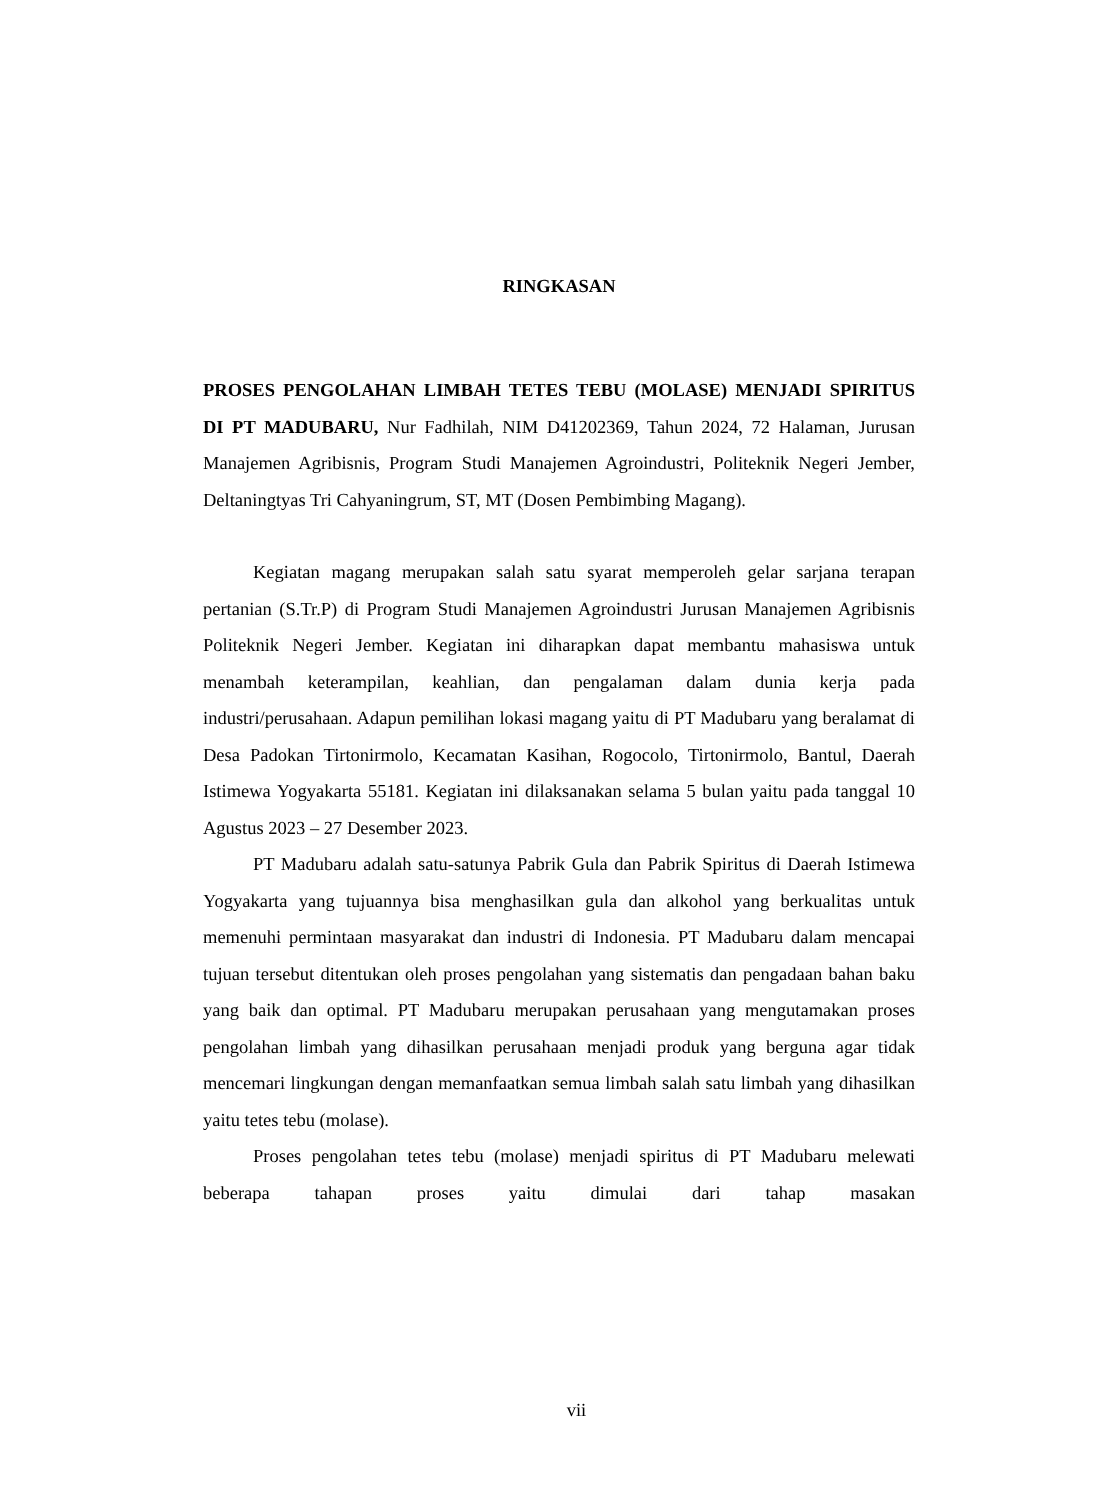RINGKASAN
PROSES PENGOLAHAN LIMBAH TETES TEBU (MOLASE) MENJADI SPIRITUS DI PT MADUBARU, Nur Fadhilah, NIM D41202369, Tahun 2024, 72 Halaman, Jurusan Manajemen Agribisnis, Program Studi Manajemen Agroindustri, Politeknik Negeri Jember, Deltaningtyas Tri Cahyaningrum, ST, MT (Dosen Pembimbing Magang).
Kegiatan magang merupakan salah satu syarat memperoleh gelar sarjana terapan pertanian (S.Tr.P) di Program Studi Manajemen Agroindustri Jurusan Manajemen Agribisnis Politeknik Negeri Jember. Kegiatan ini diharapkan dapat membantu mahasiswa untuk menambah keterampilan, keahlian, dan pengalaman dalam dunia kerja pada industri/perusahaan. Adapun pemilihan lokasi magang yaitu di PT Madubaru yang beralamat di Desa Padokan Tirtonirmolo, Kecamatan Kasihan, Rogocolo, Tirtonirmolo, Bantul, Daerah Istimewa Yogyakarta 55181. Kegiatan ini dilaksanakan selama 5 bulan yaitu pada tanggal 10 Agustus 2023 – 27 Desember 2023.
PT Madubaru adalah satu-satunya Pabrik Gula dan Pabrik Spiritus di Daerah Istimewa Yogyakarta yang tujuannya bisa menghasilkan gula dan alkohol yang berkualitas untuk memenuhi permintaan masyarakat dan industri di Indonesia. PT Madubaru dalam mencapai tujuan tersebut ditentukan oleh proses pengolahan yang sistematis dan pengadaan bahan baku yang baik dan optimal. PT Madubaru merupakan perusahaan yang mengutamakan proses pengolahan limbah yang dihasilkan perusahaan menjadi produk yang berguna agar tidak mencemari lingkungan dengan memanfaatkan semua limbah salah satu limbah yang dihasilkan yaitu tetes tebu (molase).
Proses pengolahan tetes tebu (molase) menjadi spiritus di PT Madubaru melewati beberapa tahapan proses yaitu dimulai dari tahap masakan
vii